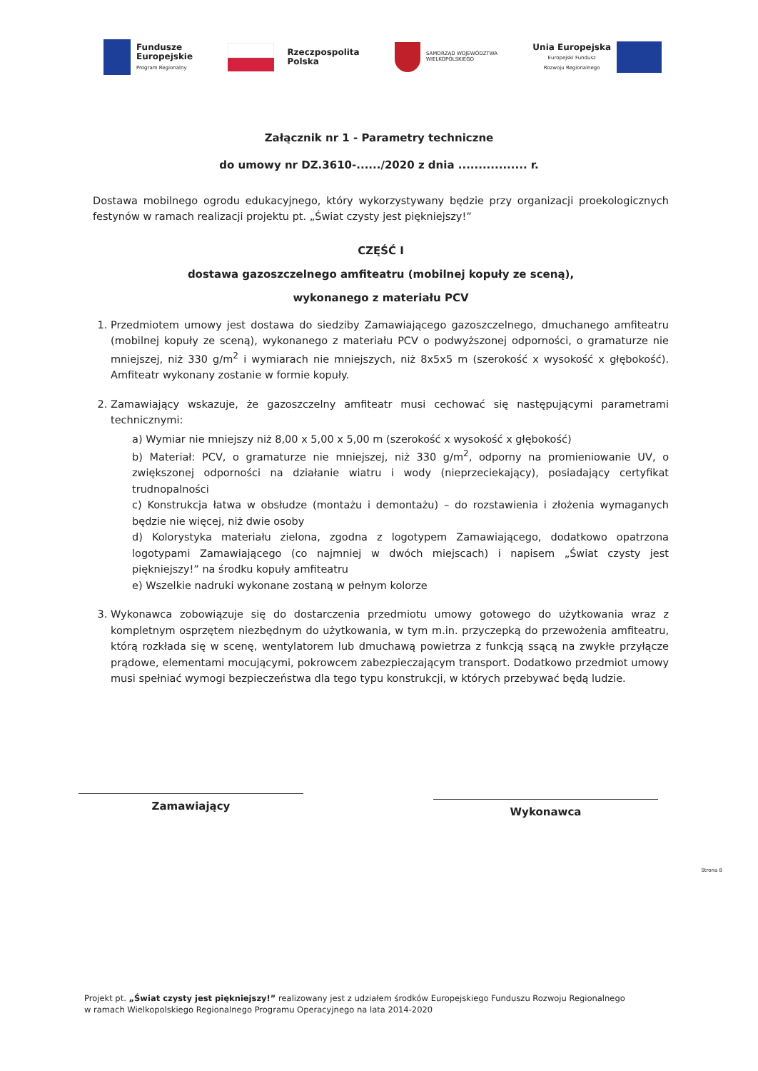Fundusze
Europejskie
Program Regionalny
Rzeczpospolita
Polska
SAMORZĄD WOJEWÓDZTWA
WIELKOPOLSKIEGO
Unia Europejska
Europejski Fundusz
Rozwoju Regionalnego
Załącznik nr 1 - Parametry techniczne
do umowy nr DZ.3610-....../2020 z dnia ................. r.
Dostawa mobilnego ogrodu edukacyjnego, który wykorzystywany będzie przy organizacji proekologicznych festynów w ramach realizacji projektu pt. „Świat czysty jest piękniejszy!”
CZĘŚĆ I
dostawa gazoszczelnego amfiteatru (mobilnej kopuły ze sceną),
wykonanego z materiału PCV
1. Przedmiotem umowy jest dostawa do siedziby Zamawiającego gazoszczelnego, dmuchanego amfiteatru (mobilnej kopuły ze sceną), wykonanego z materiału PCV o podwyższonej odporności, o gramaturze nie mniejszej, niż 330 g/m<sup>2</sup> i wymiarach nie mniejszych, niż 8x5x5 m (szerokość x wysokość x głębokość). Amfiteatr wykonany zostanie w formie kopuły.
2. Zamawiający wskazuje, że gazoszczelny amfiteatr musi cechować się następującymi parametrami technicznymi:
a) Wymiar nie mniejszy niż 8,00 x 5,00 x 5,00 m (szerokość x wysokość x głębokość)
b) Materiał: PCV, o gramaturze nie mniejszej, niż 330 g/m<sup>2</sup>, odporny na promieniowanie UV, o zwiększonej odporności na działanie wiatru i wody (nieprzeciekający), posiadający certyfikat trudnopalności
c) Konstrukcja łatwa w obsłudze (montażu i demontażu) – do rozstawienia i złożenia wymaganych będzie nie więcej, niż dwie osoby
d) Kolorystyka materiału zielona, zgodna z logotypem Zamawiającego, dodatkowo opatrzona logotypami Zamawiającego (co najmniej w dwóch miejscach) i napisem „Świat czysty jest piękniejszy!” na środku kopuły amfiteatru
e) Wszelkie nadruki wykonane zostaną w pełnym kolorze
3. Wykonawca zobowiązuje się do dostarczenia przedmiotu umowy gotowego do użytkowania wraz z kompletnym osprzętem niezbędnym do użytkowania, w tym m.in. przyczepką do przewożenia amfiteatru, którą rozkłada się w scenę, wentylatorem lub dmuchawą powietrza z funkcją ssącą na zwykłe przyłącze prądowe, elementami mocującymi, pokrowcem zabezpieczającym transport. Dodatkowo przedmiot umowy musi spełniać wymogi bezpieczeństwa dla tego typu konstrukcji, w których przebywać będą ludzie.
Zamawiający
Wykonawca
Strona 8
Projekt pt. „Świat czysty jest piękniejszy!” realizowany jest z udziałem środków Europejskiego Funduszu Rozwoju Regionalnego w ramach Wielkopolskiego Regionalnego Programu Operacyjnego na lata 2014-2020